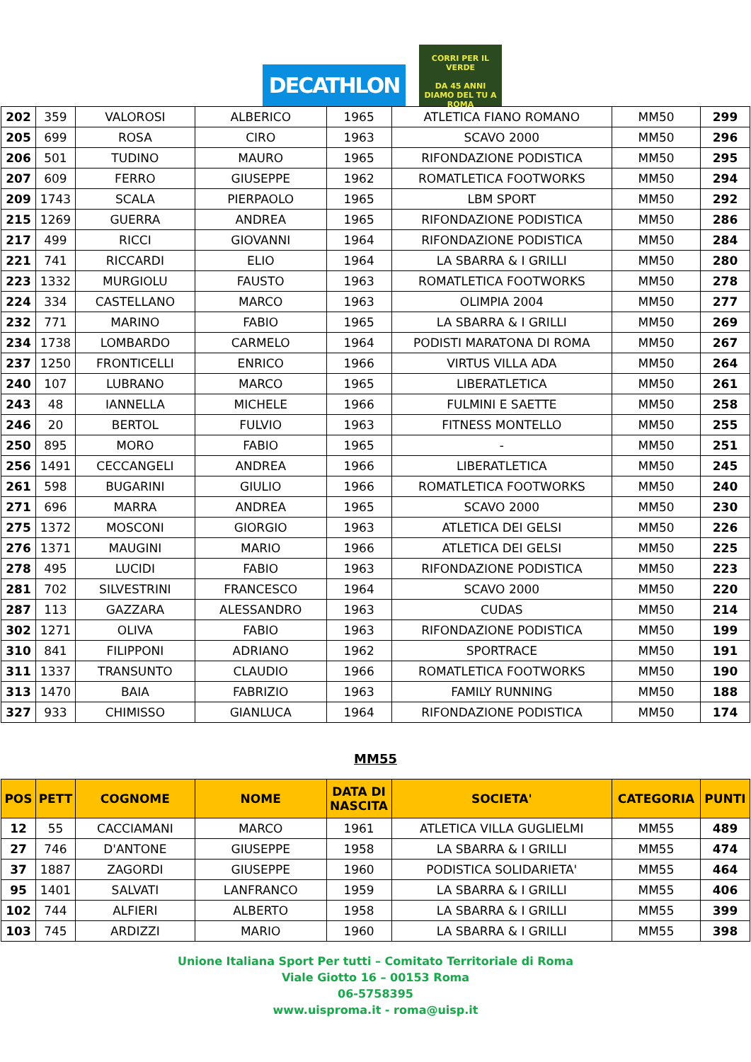DECATHLON
CORRI PER IL VERDE
DA 45 ANNI
DIAMO DEL TU A ROMA
| 202 | 359 | VALOROSI | ALBERICO | 1965 | ATLETICA FIANO ROMANO | MM50 | 299 |
| 205 | 699 | ROSA | CIRO | 1963 | SCAVO 2000 | MM50 | 296 |
| 206 | 501 | TUDINO | MAURO | 1965 | RIFONDAZIONE PODISTICA | MM50 | 295 |
| 207 | 609 | FERRO | GIUSEPPE | 1962 | ROMATLETICA FOOTWORKS | MM50 | 294 |
| 209 | 1743 | SCALA | PIERPAOLO | 1965 | LBM SPORT | MM50 | 292 |
| 215 | 1269 | GUERRA | ANDREA | 1965 | RIFONDAZIONE PODISTICA | MM50 | 286 |
| 217 | 499 | RICCI | GIOVANNI | 1964 | RIFONDAZIONE PODISTICA | MM50 | 284 |
| 221 | 741 | RICCARDI | ELIO | 1964 | LA SBARRA & I GRILLI | MM50 | 280 |
| 223 | 1332 | MURGIOLU | FAUSTO | 1963 | ROMATLETICA FOOTWORKS | MM50 | 278 |
| 224 | 334 | CASTELLANO | MARCO | 1963 | OLIMPIA 2004 | MM50 | 277 |
| 232 | 771 | MARINO | FABIO | 1965 | LA SBARRA & I GRILLI | MM50 | 269 |
| 234 | 1738 | LOMBARDO | CARMELO | 1964 | PODISTI MARATONA DI ROMA | MM50 | 267 |
| 237 | 1250 | FRONTICELLI | ENRICO | 1966 | VIRTUS VILLA ADA | MM50 | 264 |
| 240 | 107 | LUBRANO | MARCO | 1965 | LIBERATLETICA | MM50 | 261 |
| 243 | 48 | IANNELLA | MICHELE | 1966 | FULMINI E SAETTE | MM50 | 258 |
| 246 | 20 | BERTOL | FULVIO | 1963 | FITNESS MONTELLO | MM50 | 255 |
| 250 | 895 | MORO | FABIO | 1965 | - | MM50 | 251 |
| 256 | 1491 | CECCANGELI | ANDREA | 1966 | LIBERATLETICA | MM50 | 245 |
| 261 | 598 | BUGARINI | GIULIO | 1966 | ROMATLETICA FOOTWORKS | MM50 | 240 |
| 271 | 696 | MARRA | ANDREA | 1965 | SCAVO 2000 | MM50 | 230 |
| 275 | 1372 | MOSCONI | GIORGIO | 1963 | ATLETICA DEI GELSI | MM50 | 226 |
| 276 | 1371 | MAUGINI | MARIO | 1966 | ATLETICA DEI GELSI | MM50 | 225 |
| 278 | 495 | LUCIDI | FABIO | 1963 | RIFONDAZIONE PODISTICA | MM50 | 223 |
| 281 | 702 | SILVESTRINI | FRANCESCO | 1964 | SCAVO 2000 | MM50 | 220 |
| 287 | 113 | GAZZARA | ALESSANDRO | 1963 | CUDAS | MM50 | 214 |
| 302 | 1271 | OLIVA | FABIO | 1963 | RIFONDAZIONE PODISTICA | MM50 | 199 |
| 310 | 841 | FILIPPONI | ADRIANO | 1962 | SPORTRACE | MM50 | 191 |
| 311 | 1337 | TRANSUNTO | CLAUDIO | 1966 | ROMATLETICA FOOTWORKS | MM50 | 190 |
| 313 | 1470 | BAIA | FABRIZIO | 1963 | FAMILY RUNNING | MM50 | 188 |
| 327 | 933 | CHIMISSO | GIANLUCA | 1964 | RIFONDAZIONE PODISTICA | MM50 | 174 |
MM55
| POS | PETT | COGNOME | NOME | DATA DI NASCITA | SOCIETA' | CATEGORIA | PUNTI |
| --- | --- | --- | --- | --- | --- | --- | --- |
| 12 | 55 | CACCIAMANI | MARCO | 1961 | ATLETICA VILLA GUGLIELMI | MM55 | 489 |
| 27 | 746 | D'ANTONE | GIUSEPPE | 1958 | LA SBARRA & I GRILLI | MM55 | 474 |
| 37 | 1887 | ZAGORDI | GIUSEPPE | 1960 | PODISTICA SOLIDARIETA' | MM55 | 464 |
| 95 | 1401 | SALVATI | LANFRANCO | 1959 | LA SBARRA & I GRILLI | MM55 | 406 |
| 102 | 744 | ALFIERI | ALBERTO | 1958 | LA SBARRA & I GRILLI | MM55 | 399 |
| 103 | 745 | ARDIZZI | MARIO | 1960 | LA SBARRA & I GRILLI | MM55 | 398 |
Unione Italiana Sport Per tutti – Comitato Territoriale di Roma
Viale Giotto 16 – 00153 Roma
06-5758395
www.uisproma.it - roma@uisp.it